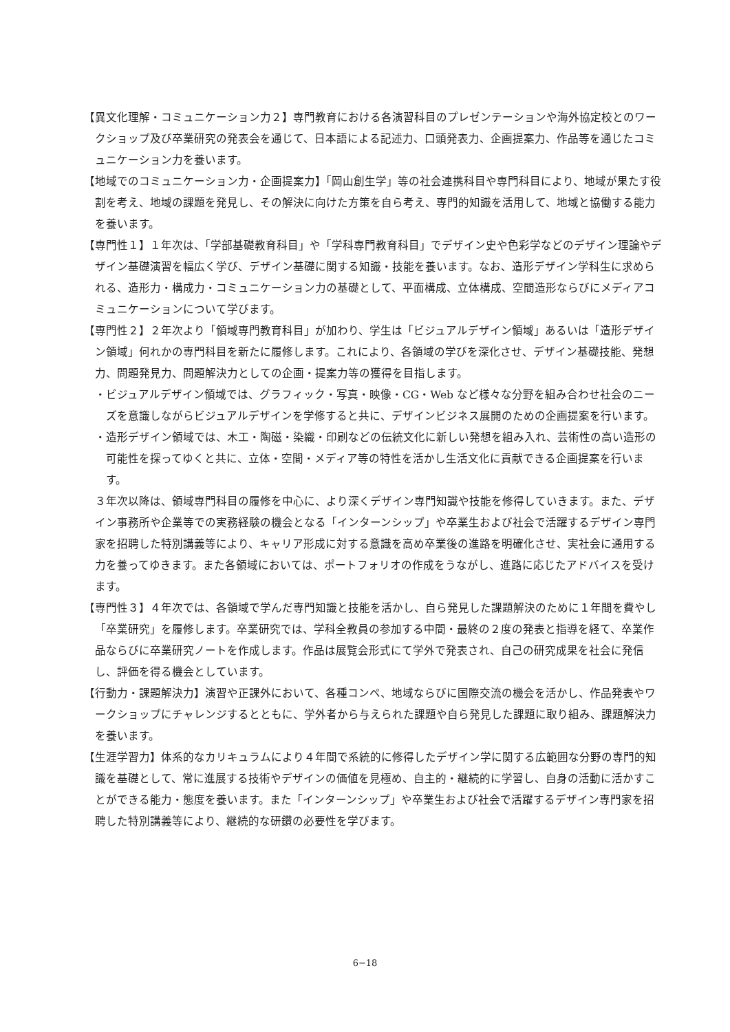【異文化理解・コミュニケーション力２】専門教育における各演習科目のプレゼンテーションや海外協定校とのワークショップ及び卒業研究の発表会を通じて、日本語による記述力、口頭発表力、企画提案力、作品等を通じたコミュニケーション力を養います。
【地域でのコミュニケーション力・企画提案力】「岡山創生学」等の社会連携科目や専門科目により、地域が果たす役割を考え、地域の課題を発見し、その解決に向けた方策を自ら考え、専門的知識を活用して、地域と協働する能力を養います。
【専門性１】１年次は、「学部基礎教育科目」や「学科専門教育科目」でデザイン史や色彩学などのデザイン理論やデザイン基礎演習を幅広く学び、デザイン基礎に関する知識・技能を養います。なお、造形デザイン学科生に求められる、造形力・構成力・コミュニケーション力の基礎として、平面構成、立体構成、空間造形ならびにメディアコミュニケーションについて学びます。
【専門性２】２年次より「領域専門教育科目」が加わり、学生は「ビジュアルデザイン領域」あるいは「造形デザイン領域」何れかの専門科目を新たに履修します。これにより、各領域の学びを深化させ、デザイン基礎技能、発想力、問題発見力、問題解決力としての企画・提案力等の獲得を目指します。
・ビジュアルデザイン領域では、グラフィック・写真・映像・CG・Web など様々な分野を組み合わせ社会のニーズを意識しながらビジュアルデザインを学修すると共に、デザインビジネス展開のための企画提案を行います。
・造形デザイン領域では、木工・陶磁・染織・印刷などの伝統文化に新しい発想を組み入れ、芸術性の高い造形の可能性を探ってゆくと共に、立体・空間・メディア等の特性を活かし生活文化に貢献できる企画提案を行います。
３年次以降は、領域専門科目の履修を中心に、より深くデザイン専門知識や技能を修得していきます。また、デザイン事務所や企業等での実務経験の機会となる「インターンシップ」や卒業生および社会で活躍するデザイン専門家を招聘した特別講義等により、キャリア形成に対する意識を高め卒業後の進路を明確化させ、実社会に通用する力を養ってゆきます。また各領域においては、ポートフォリオの作成をうながし、進路に応じたアドバイスを受けます。
【専門性３】４年次では、各領域で学んだ専門知識と技能を活かし、自ら発見した課題解決のために１年間を費やし「卒業研究」を履修します。卒業研究では、学科全教員の参加する中間・最終の２度の発表と指導を経て、卒業作品ならびに卒業研究ノートを作成します。作品は展覧会形式にて学外で発表され、自己の研究成果を社会に発信し、評価を得る機会としています。
【行動力・課題解決力】演習や正課外において、各種コンペ、地域ならびに国際交流の機会を活かし、作品発表やワークショップにチャレンジするとともに、学外者から与えられた課題や自ら発見した課題に取り組み、課題解決力を養います。
【生涯学習力】体系的なカリキュラムにより４年間で系統的に修得したデザイン学に関する広範囲な分野の専門的知識を基礎として、常に進展する技術やデザインの価値を見極め、自主的・継続的に学習し、自身の活動に活かすことができる能力・態度を養います。また「インターンシップ」や卒業生および社会で活躍するデザイン専門家を招聘した特別講義等により、継続的な研鑽の必要性を学びます。
6−18